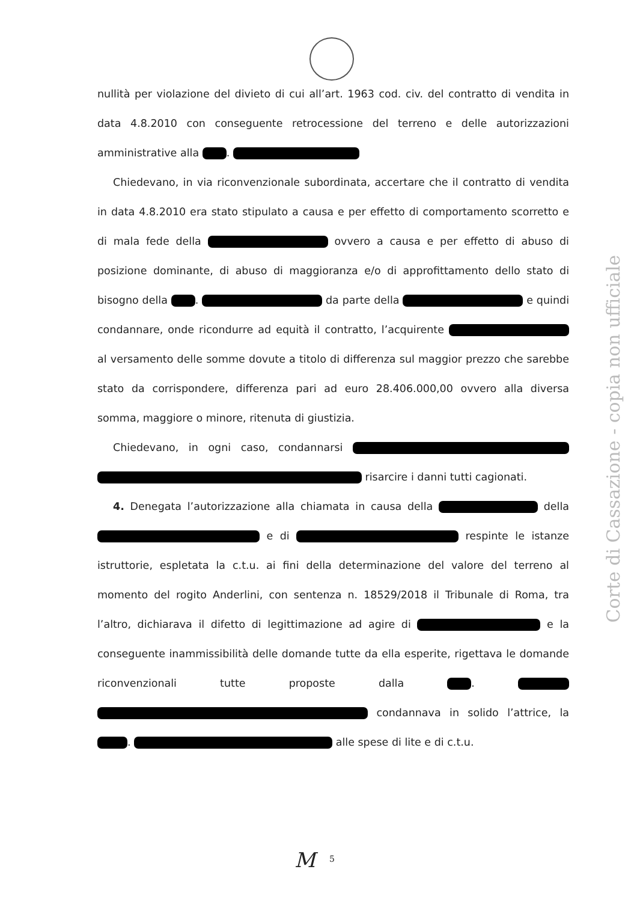nullità per violazione del divieto di cui all’art. 1963 cod. civ. del contratto di vendita in data 4.8.2010 con conseguente retrocessione del terreno e delle autorizzazioni amministrative alla .
Chiedevano, in via riconvenzionale subordinata, accertare che il contratto di vendita in data 4.8.2010 era stato stipulato a causa e per effetto di comportamento scorretto e di mala fede della ovvero a causa e per effetto di abuso di posizione dominante, di abuso di maggioranza e/o di approfittamento dello stato di bisogno della . da parte della e quindi condannare, onde ricondurre ad equità il contratto, l’acquirente al versamento delle somme dovute a titolo di differenza sul maggior prezzo che sarebbe stato da corrispondere, differenza pari ad euro 28.406.000,00 ovvero alla diversa somma, maggiore o minore, ritenuta di giustizia.
Chiedevano, in ogni caso, condannarsi risarcire i danni tutti cagionati.
4. Denegata l’autorizzazione alla chiamata in causa della della e di respinte le istanze istruttorie, espletata la c.t.u. ai fini della determinazione del valore del terreno al momento del rogito Anderlini, con sentenza n. 18529/2018 il Tribunale di Roma, tra l’altro, dichiarava il difetto di legittimazione ad agire di e la conseguente inammissibilità delle domande tutte da ella esperite, rigettava le domande riconvenzionali tutte proposte dalla . condannava in solido l’attrice, la . alle spese di lite e di c.t.u.
Corte di Cassazione - copia non ufficiale
M 5